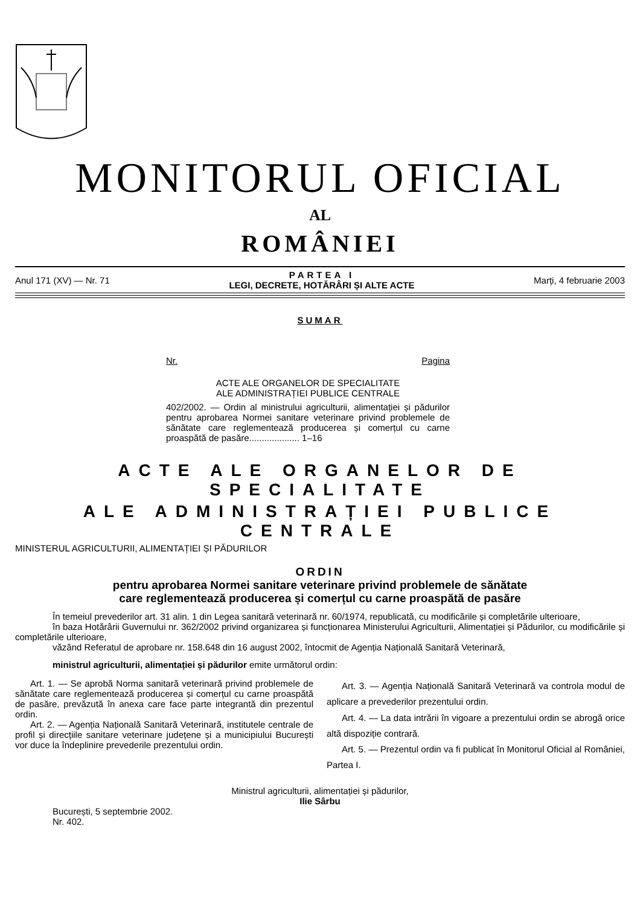MONITORUL OFICIAL
AL
ROMÂNIEI
Anul 171 (XV) — Nr. 71 PARTEA I
LEGI, DECRETE, HOTĂRÂRI ȘI ALTE ACTE Marți, 4 februarie 2003
SUMAR
Nr. Pagina
ACTE ALE ORGANELOR DE SPECIALITATE
ALE ADMINISTRAȚIEI PUBLICE CENTRALE
402/2002. — Ordin al ministrului agriculturii, alimentației și pădurilor pentru aprobarea Normei sanitare veterinare privind problemele de sănătate care reglementează producerea și comerțul cu carne proaspătă de pasăre.................... 1–16
ACTE ALE ORGANELOR DE SPECIALITATE
ALE ADMINISTRAȚIEI PUBLICE CENTRALE
MINISTERUL AGRICULTURII, ALIMENTAȚIEI ȘI PĂDURILOR
ORDIN
pentru aprobarea Normei sanitare veterinare privind problemele de sănătate
care reglementează producerea și comerțul cu carne proaspătă de pasăre
În temeiul prevederilor art. 31 alin. 1 din Legea sanitară veterinară nr. 60/1974, republicată, cu modificările și completările ulterioare,
în baza Hotărârii Guvernului nr. 362/2002 privind organizarea și funcționarea Ministerului Agriculturii, Alimentației și Pădurilor, cu modificările și completările ulterioare,
văzând Referatul de aprobare nr. 158.648 din 16 august 2002, întocmit de Agenția Națională Sanitară Veterinară,
ministrul agriculturii, alimentației și pădurilor emite următorul ordin:
Art. 1. — Se aprobă Norma sanitară veterinară privind problemele de sănătate care reglementează producerea și comerțul cu carne proaspătă de pasăre, prevăzută în anexa care face parte integrantă din prezentul ordin.
Art. 2. — Agenția Națională Sanitară Veterinară, institutele centrale de profil și direcțiile sanitare veterinare județene și a municipiului București vor duce la îndeplinire prevederile prezentului ordin.
Art. 3. — Agenția Națională Sanitară Veterinară va controla modul de aplicare a prevederilor prezentului ordin.
Art. 4. — La data intrării în vigoare a prezentului ordin se abrogă orice altă dispoziție contrară.
Art. 5. — Prezentul ordin va fi publicat în Monitorul Oficial al României, Partea I.
Ministrul agriculturii, alimentației și pădurilor,
Ilie Sârbu
București, 5 septembrie 2002.
Nr. 402.